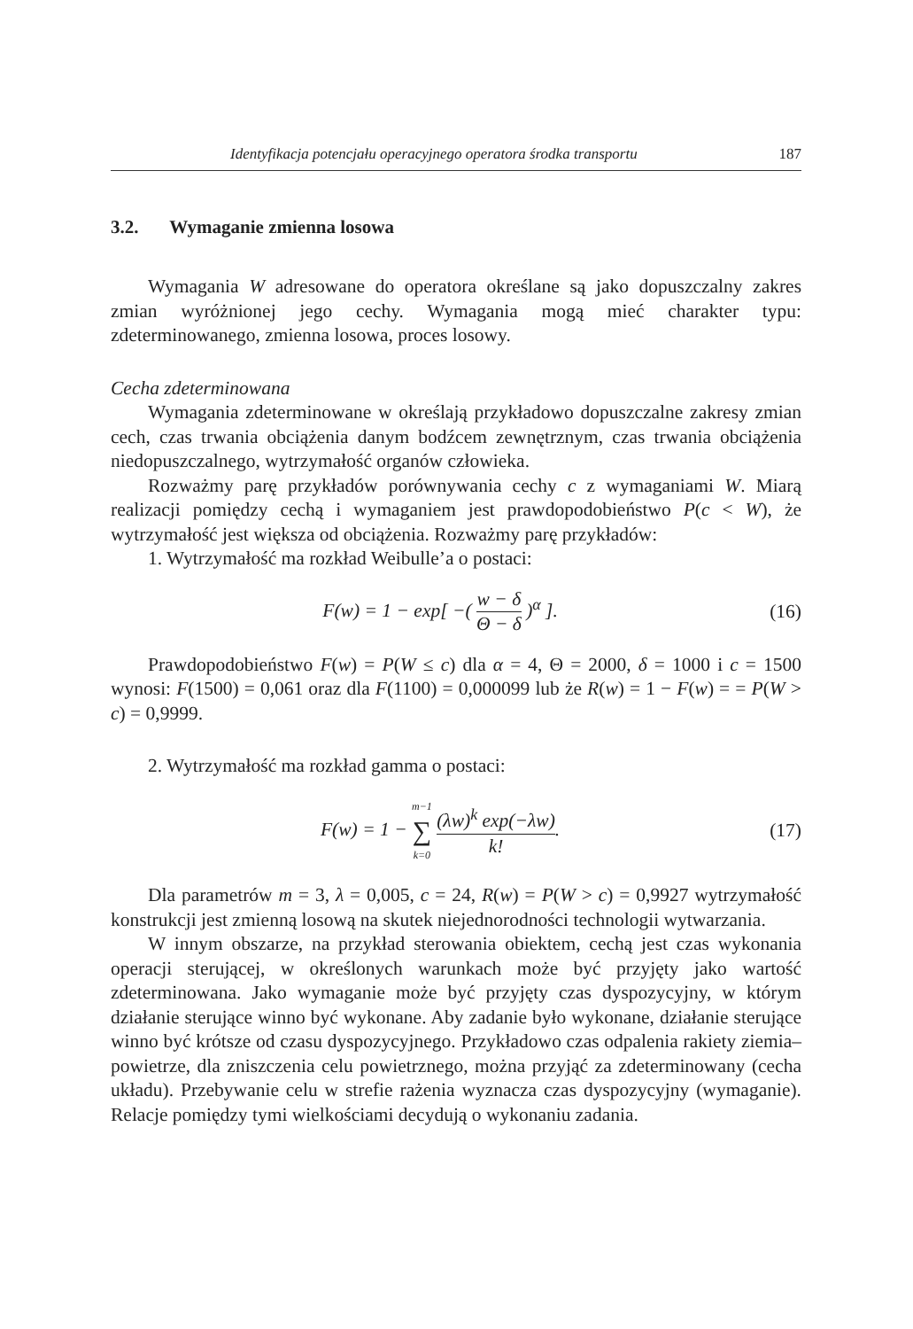Identyfikacja potencjału operacyjnego operatora środka transportu 187
3.2. Wymaganie zmienna losowa
Wymagania W adresowane do operatora określane są jako dopuszczalny zakres zmian wyróżnionej jego cechy. Wymagania mogą mieć charakter typu: zdeterminowanego, zmienna losowa, proces losowy.
Cecha zdeterminowana
Wymagania zdeterminowane w określają przykładowo dopuszczalne zakresy zmian cech, czas trwania obciążenia danym bodźcem zewnętrznym, czas trwania obciążenia niedopuszczalnego, wytrzymałość organów człowieka.
Rozważmy parę przykładów porównywania cechy c z wymaganiami W. Miarą realizacji pomiędzy cechą i wymaganiem jest prawdopodobieństwo P(c < W), że wytrzymałość jest większa od obciążenia. Rozważmy parę przykładów:
1. Wytrzymałość ma rozkład Weibulle’a o postaci:
F(w) = 1 − exp[ −( w − δ Θ − δ )<sup>α</sup> ].
(16)
Prawdopodobieństwo F(w) = P(W ≤ c) dla α = 4, Θ = 2000, δ = 1000 i c = 1500 wynosi: F(1500) = 0,061 oraz dla F(1100) = 0,000099 lub że R(w) = 1 − F(w) = = P(W > c) = 0,9999.
2. Wytrzymałość ma rozkład gamma o postaci:
F(w) = 1 − m−1 ∑ k=0 (λw)<sup>k</sup> exp(−λw) k!.
(17)
Dla parametrów m = 3, λ = 0,005, c = 24, R(w) = P(W > c) = 0,9927 wytrzymałość konstrukcji jest zmienną losową na skutek niejednorodności technologii wytwarzania.
W innym obszarze, na przykład sterowania obiektem, cechą jest czas wykonania operacji sterującej, w określonych warunkach może być przyjęty jako wartość zdeterminowana. Jako wymaganie może być przyjęty czas dyspozycyjny, w którym działanie sterujące winno być wykonane. Aby zadanie było wykonane, działanie sterujące winno być krótsze od czasu dyspozycyjnego. Przykładowo czas odpalenia rakiety ziemia–powietrze, dla zniszczenia celu powietrznego, można przyjąć za zdeterminowany (cecha układu). Przebywanie celu w strefie rażenia wyznacza czas dyspozycyjny (wymaganie). Relacje pomiędzy tymi wielkościami decydują o wykonaniu zadania.